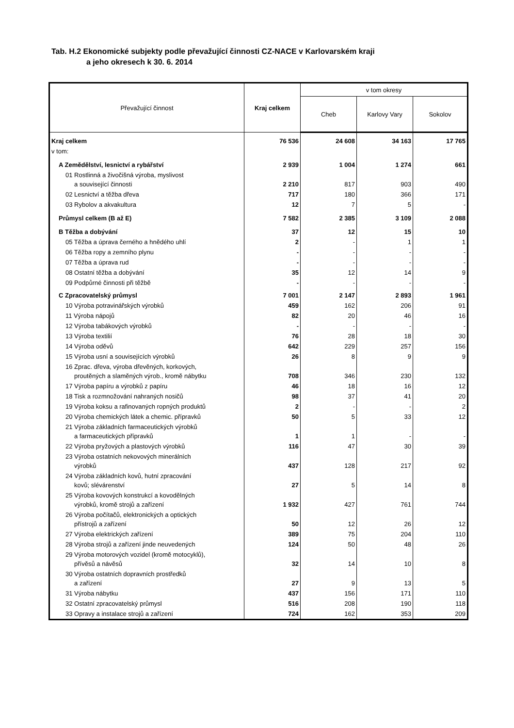Tab. H.2 Ekonomické subjekty podle převažující činnosti CZ-NACE v Karlovarském kraji
a jeho okresech k 30. 6. 2014
| Převažující činnost | Kraj celkem | v tom okresy | | |
| --- | --- | --- | --- | --- |
| | | Cheb | Karlovy Vary | Sokolov |
| Kraj celkem | 76 536 | 24 608 | 34 163 | 17 765 |
| v tom: | | | | |
| A Zemědělství, lesnictví a rybářství | 2 939 | 1 004 | 1 274 | 661 |
| 01 Rostlinná a živočišná výroba, myslivost a související činnosti | 2 210 | 817 | 903 | 490 |
| 02 Lesnictví a těžba dřeva | 717 | 180 | 366 | 171 |
| 03 Rybolov a akvakultura | 12 | 7 | 5 | - |
| Průmysl celkem (B až E) | 7 582 | 2 385 | 3 109 | 2 088 |
| B Těžba a dobývání | 37 | 12 | 15 | 10 |
| 05 Těžba a úprava černého a hnědého uhlí | 2 | - | 1 | 1 |
| 06 Těžba ropy a zemního plynu | - | - | - | - |
| 07 Těžba a úprava rud | - | - | - | - |
| 08 Ostatní těžba a dobývání | 35 | 12 | 14 | 9 |
| 09 Podpůrné činnosti při těžbě | - | - | - | - |
| C Zpracovatelský průmysl | 7 001 | 2 147 | 2 893 | 1 961 |
| 10 Výroba potravinářských výrobků | 459 | 162 | 206 | 91 |
| 11 Výroba nápojů | 82 | 20 | 46 | 16 |
| 12 Výroba tabákových výrobků | - | - | - | - |
| 13 Výroba textilií | 76 | 28 | 18 | 30 |
| 14 Výroba oděvů | 642 | 229 | 257 | 156 |
| 15 Výroba usní a souvisejících výrobků | 26 | 8 | 9 | 9 |
| 16 Zprac. dřeva, výroba dřevěných, korkových, proutěných a slaměných výrob., kromě nábytku | 708 | 346 | 230 | 132 |
| 17 Výroba papíru a výrobků z papíru | 46 | 18 | 16 | 12 |
| 18 Tisk a rozmnožování nahraných nosičů | 98 | 37 | 41 | 20 |
| 19 Výroba koksu a rafinovaných ropných produktů | 2 | - | - | 2 |
| 20 Výroba chemických látek a chemic. přípravků | 50 | 5 | 33 | 12 |
| 21 Výroba základních farmaceutických výrobků a farmaceutických přípravků | 1 | 1 | - | - |
| 22 Výroba pryžových a plastových výrobků | 116 | 47 | 30 | 39 |
| 23 Výroba ostatních nekovových minerálních výrobků | 437 | 128 | 217 | 92 |
| 24 Výroba základních kovů, hutní zpracování kovů; slévárenství | 27 | 5 | 14 | 8 |
| 25 Výroba kovových konstrukcí a kovodělných výrobků, kromě strojů a zařízení | 1 932 | 427 | 761 | 744 |
| 26 Výroba počítačů, elektronických a optických přístrojů a zařízení | 50 | 12 | 26 | 12 |
| 27 Výroba elektrických zařízení | 389 | 75 | 204 | 110 |
| 28 Výroba strojů a zařízení jinde neuvedených | 124 | 50 | 48 | 26 |
| 29 Výroba motorových vozidel (kromě motocyklů), přívěsů a návěsů | 32 | 14 | 10 | 8 |
| 30 Výroba ostatních dopravních prostředků a zařízení | 27 | 9 | 13 | 5 |
| 31 Výroba nábytku | 437 | 156 | 171 | 110 |
| 32 Ostatní zpracovatelský průmysl | 516 | 208 | 190 | 118 |
| 33 Opravy a instalace strojů a zařízení | 724 | 162 | 353 | 209 |